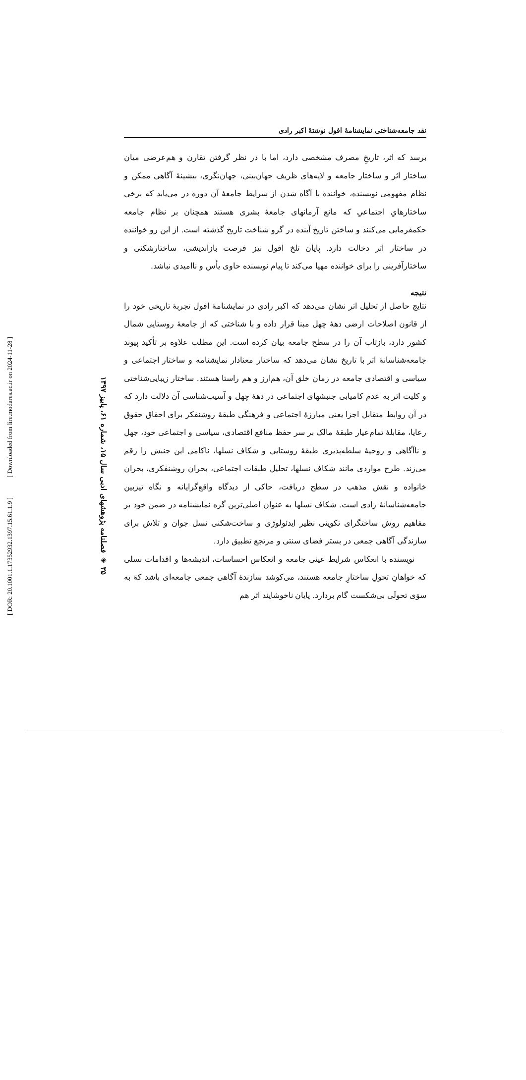[ Downloaded from lire.modares.ac.ir on 2024-11-28 ]
[ DOR: 20.1001.1.17352932.1397.15.61.1.9 ]
۳۵ ◈ فصلنامه پژوهشهای ادبی سال ۱۵، شماره ۶۱، پاییز ۱۳۹۷
نقد جامعه‌شناختی نمایشنامهٔ افول نوشتهٔ اکبر رادی
برسد که اثر، تاریخِ مصرف مشخصی دارد، اما با در نظر گرفتن تقارن و هم‌عرضی میان ساختار اثر و ساختار جامعه و لایه‌های ظریف جهان‌بینی، جهان‌نگری، بیشینهٔ آگاهی ممکن و نظام مفهومی نویسنده، خواننده با آگاه شدن از شرایط جامعهٔ آن دوره در می‌یابد که برخی ساختارهایِ اجتماعیِ که مانع آرمانهای جامعهٔ بشری هستند همچنان بر نظام جامعه حکمفرمایی می‌کنند و ساختن تاریخ آینده در گرو شناخت تاریخ گذشته است. از این رو خواننده در ساختار اثر دخالت دارد. پایان تلخ افول نیز فرصت بازاندیشی، ساختارشکنی و ساختارآفرینی را برای خواننده مهیا می‌کند تا پیام نویسنده حاوی یأس و ناامیدی نباشد.
نتیجه
نتایج حاصل از تحلیل اثر نشان می‌دهد که اکبر رادی در نمایشنامهٔ افول تجربهٔ تاریخی خود را از قانون اصلاحات ارضی دههٔ چهل مبنا قرار داده و با شناختی که از جامعهٔ روستایی شمال کشور دارد، بازتاب آن را در سطح جامعه بیان کرده است. این مطلب علاوه بر تأکید پیوند جامعه‌شناسانهٔ اثر با تاریخ نشان می‌دهد که ساختار معنادار نمایشنامه و ساختار اجتماعی و سیاسی و اقتصادی جامعه در زمان خلق آن، هم‌ارز و هم راستا هستند. ساختار زیبایی‌شناختی و کلیت اثر به عدم کامیابی جنبشهای اجتماعی در دههٔ چهل و آسیب‌شناسی آن دلالت دارد که در آن روابط متقابل اجزا یعنی مبارزهٔ اجتماعی و فرهنگی طبقهٔ روشنفکر برای احقاق حقوق رعایا، مقابلهٔ تمام‌عیار طبقهٔ مالک بر سر حفظ منافع اقتصادی، سیاسی و اجتماعی خود، جهل و ناآگاهی و روحیهٔ سلطه‌پذیری طبقهٔ روستایی و شکاف نسلها، ناکامی این جنبش را رقم می‌زند. طرح مواردی مانند شکاف نسلها، تحلیل طبقات اجتماعی، بحران روشنفکری، بحران خانواده و نقش مذهب در سطح دریافت، حاکی از دیدگاه واقع‌گرایانه و نگاه تیزبین جامعه‌شناسانهٔ رادی است. شکاف نسلها به عنوان اصلی‌ترین گره نمایشنامه در ضمن خود بر مفاهیم روش ساختگرای تکوینی نظیر ایدئولوژی و ساخت‌شکنی نسل جوان و تلاش برای سازندگی آگاهی جمعی در بستر فضای سنتی و مرتجع تطبیق دارد.
نویسنده با انعکاس شرایط عینی جامعه و انعکاس احساسات، اندیشه‌ها و اقدامات نسلی که خواهانِ تحولِ ساختارِ جامعه هستند، می‌کوشد سازندهٔ آگاهی جمعی جامعه‌ای باشد کهَ به سوَی تحولَی بی‌شکست گام بردارد. پایان ناخوشایند اثر هم